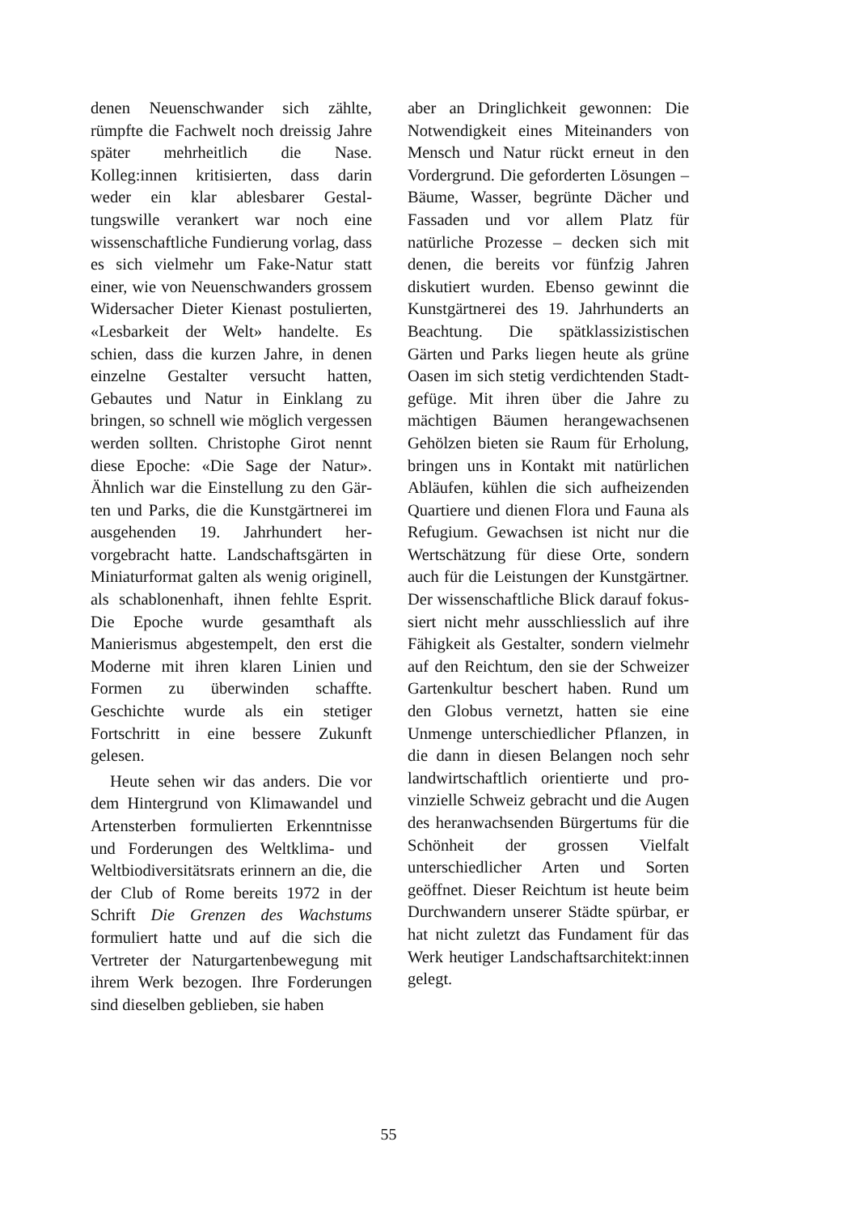denen Neuenschwander sich zählte, rümpfte die Fachwelt noch dreissig Jahre später mehrheitlich die Nase. Kolleg:innen kritisierten, dass darin weder ein klar ablesbarer Gestal­tungswille verankert war noch eine wissenschaftliche Fundierung vorlag, dass es sich vielmehr um Fake-Natur statt einer, wie von Neuenschwanders grossem Widersacher Dieter Kienast postulierten, «Lesbarkeit der Welt» handelte. Es schien, dass die kurzen Jahre, in denen einzelne Gestalter versucht hatten, Gebautes und Natur in Einklang zu bringen, so schnell wie möglich vergessen werden soll­ten. Christophe Girot nennt diese Epoche: «Die Sage der Natur». Ähn­lich war die Einstellung zu den Gär­ten und Parks, die die Kunstgärtnerei im ausgehenden 19. Jahrhundert her­vorgebracht hatte. Landschaftsgärten in Miniaturformat galten als wenig originell, als schablonenhaft, ihnen fehlte Esprit. Die Epoche wurde ge­samthaft als Manierismus abgestem­pelt, den erst die Moderne mit ihren klaren Linien und Formen zu über­winden schaffte. Geschichte wurde als ein stetiger Fortschritt in eine bessere Zukunft gelesen.
Heute sehen wir das anders. Die vor dem Hintergrund von Klima­wandel und Artensterben formulier­ten Erkenntnisse und Forderungen des Weltklima- und Weltbiodiversi­tätsrats erinnern an die, die der Club of Rome bereits 1972 in der Schrift Die Grenzen des Wachstums formuliert hatte und auf die sich die Vertreter der Naturgartenbewegung mit ihrem Werk bezogen. Ihre Forderungen sind dieselben geblieben, sie haben
aber an Dringlichkeit gewonnen: Die Notwendigkeit eines Miteinanders von Mensch und Natur rückt erneut in den Vordergrund. Die geforderten Lösungen – Bäume, Wasser, begrünte Dächer und Fassaden und vor allem Platz für natürliche Prozesse – de­cken sich mit denen, die bereits vor fünfzig Jahren diskutiert wurden. Ebenso gewinnt die Kunstgärtnerei des 19. Jahrhunderts an Beachtung. Die spätklassizistischen Gärten und Parks liegen heute als grüne Oasen im sich stetig verdichtenden Stadt­gefüge. Mit ihren über die Jahre zu mächtigen Bäumen herangewachse­nen Gehölzen bieten sie Raum für Erholung, bringen uns in Kontakt mit natürlichen Abläufen, kühlen die sich aufheizenden Quartiere und dienen Flora und Fauna als Refugium. Ge­wachsen ist nicht nur die Wertschät­zung für diese Orte, sondern auch für die Leistungen der Kunstgärtner. Der wissenschaftliche Blick darauf fokus­siert nicht mehr ausschliesslich auf ihre Fähigkeit als Gestalter, sondern vielmehr auf den Reichtum, den sie der Schweizer Gartenkultur beschert haben. Rund um den Globus ver­netzt, hatten sie eine Unmenge un­terschiedlicher Pflanzen, in die dann in diesen Belangen noch sehr land­wirtschaftlich orientierte und pro­vinzielle Schweiz gebracht und die Augen des heranwachsenden Bürger­tums für die Schönheit der grossen Vielfalt unterschiedlicher Arten und Sorten geöffnet. Dieser Reichtum ist heute beim Durchwandern unserer Städte spürbar, er hat nicht zuletzt das Fundament für das Werk heutiger Landschaftsarchitekt:innen gelegt.
55